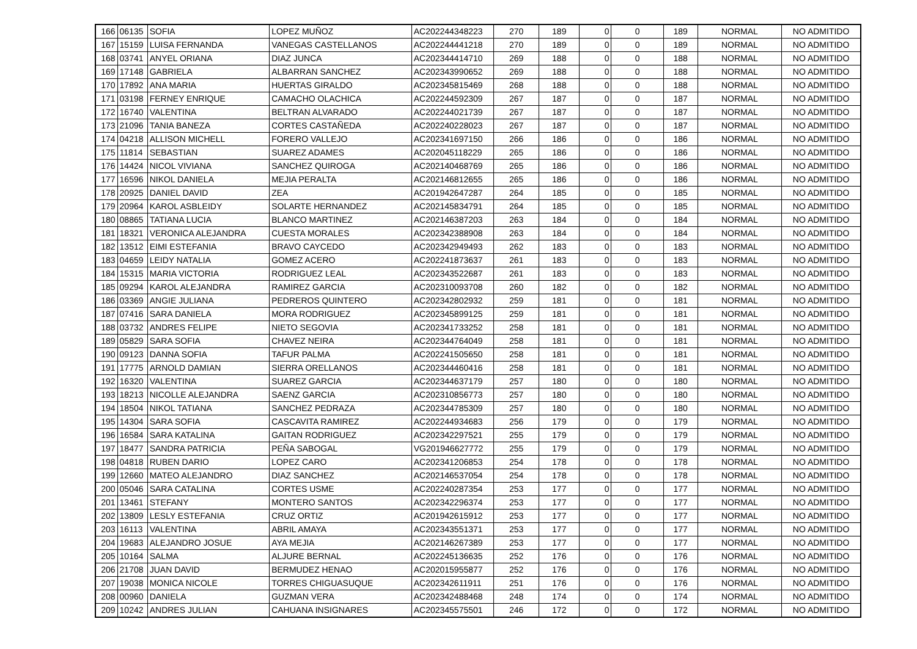| 166 | 06135 | SOFIA | LOPEZ MUÑOZ | AC202244348223 | 270 | 189 | 0 | 0 | 189 | NORMAL | NO ADMITIDO |
| 167 | 15159 | LUISA FERNANDA | VANEGAS CASTELLANOS | AC202244441218 | 270 | 189 | 0 | 0 | 189 | NORMAL | NO ADMITIDO |
| 168 | 03741 | ANYEL ORIANA | DIAZ JUNCA | AC202344414710 | 269 | 188 | 0 | 0 | 188 | NORMAL | NO ADMITIDO |
| 169 | 17148 | GABRIELA | ALBARRAN SANCHEZ | AC202343990652 | 269 | 188 | 0 | 0 | 188 | NORMAL | NO ADMITIDO |
| 170 | 17892 | ANA MARIA | HUERTAS GIRALDO | AC202345815469 | 268 | 188 | 0 | 0 | 188 | NORMAL | NO ADMITIDO |
| 171 | 03198 | FERNEY ENRIQUE | CAMACHO OLACHICA | AC202244592309 | 267 | 187 | 0 | 0 | 187 | NORMAL | NO ADMITIDO |
| 172 | 16740 | VALENTINA | BELTRAN ALVARADO | AC202244021739 | 267 | 187 | 0 | 0 | 187 | NORMAL | NO ADMITIDO |
| 173 | 21096 | TANIA BANEZA | CORTES CASTAÑEDA | AC202240228023 | 267 | 187 | 0 | 0 | 187 | NORMAL | NO ADMITIDO |
| 174 | 04218 | ALLISON MICHELL | FORERO VALLEJO | AC202341697150 | 266 | 186 | 0 | 0 | 186 | NORMAL | NO ADMITIDO |
| 175 | 11814 | SEBASTIAN | SUAREZ ADAMES | AC202045118229 | 265 | 186 | 0 | 0 | 186 | NORMAL | NO ADMITIDO |
| 176 | 14424 | NICOL VIVIANA | SANCHEZ QUIROGA | AC202140468769 | 265 | 186 | 0 | 0 | 186 | NORMAL | NO ADMITIDO |
| 177 | 16596 | NIKOL DANIELA | MEJIA PERALTA | AC202146812655 | 265 | 186 | 0 | 0 | 186 | NORMAL | NO ADMITIDO |
| 178 | 20925 | DANIEL DAVID | ZEA | AC201942647287 | 264 | 185 | 0 | 0 | 185 | NORMAL | NO ADMITIDO |
| 179 | 20964 | KAROL ASBLEIDY | SOLARTE HERNANDEZ | AC202145834791 | 264 | 185 | 0 | 0 | 185 | NORMAL | NO ADMITIDO |
| 180 | 08865 | TATIANA LUCIA | BLANCO MARTINEZ | AC202146387203 | 263 | 184 | 0 | 0 | 184 | NORMAL | NO ADMITIDO |
| 181 | 18321 | VERONICA ALEJANDRA | CUESTA MORALES | AC202342388908 | 263 | 184 | 0 | 0 | 184 | NORMAL | NO ADMITIDO |
| 182 | 13512 | EIMI ESTEFANIA | BRAVO CAYCEDO | AC202342949493 | 262 | 183 | 0 | 0 | 183 | NORMAL | NO ADMITIDO |
| 183 | 04659 | LEIDY NATALIA | GOMEZ ACERO | AC202241873637 | 261 | 183 | 0 | 0 | 183 | NORMAL | NO ADMITIDO |
| 184 | 15315 | MARIA VICTORIA | RODRIGUEZ LEAL | AC202343522687 | 261 | 183 | 0 | 0 | 183 | NORMAL | NO ADMITIDO |
| 185 | 09294 | KAROL ALEJANDRA | RAMIREZ GARCIA | AC202310093708 | 260 | 182 | 0 | 0 | 182 | NORMAL | NO ADMITIDO |
| 186 | 03369 | ANGIE JULIANA | PEDREROS QUINTERO | AC202342802932 | 259 | 181 | 0 | 0 | 181 | NORMAL | NO ADMITIDO |
| 187 | 07416 | SARA DANIELA | MORA RODRIGUEZ | AC202345899125 | 259 | 181 | 0 | 0 | 181 | NORMAL | NO ADMITIDO |
| 188 | 03732 | ANDRES FELIPE | NIETO SEGOVIA | AC202341733252 | 258 | 181 | 0 | 0 | 181 | NORMAL | NO ADMITIDO |
| 189 | 05829 | SARA SOFIA | CHAVEZ NEIRA | AC202344764049 | 258 | 181 | 0 | 0 | 181 | NORMAL | NO ADMITIDO |
| 190 | 09123 | DANNA SOFIA | TAFUR PALMA | AC202241505650 | 258 | 181 | 0 | 0 | 181 | NORMAL | NO ADMITIDO |
| 191 | 17775 | ARNOLD DAMIAN | SIERRA ORELLANOS | AC202344460416 | 258 | 181 | 0 | 0 | 181 | NORMAL | NO ADMITIDO |
| 192 | 16320 | VALENTINA | SUAREZ GARCIA | AC202344637179 | 257 | 180 | 0 | 0 | 180 | NORMAL | NO ADMITIDO |
| 193 | 18213 | NICOLLE ALEJANDRA | SAENZ GARCIA | AC202310856773 | 257 | 180 | 0 | 0 | 180 | NORMAL | NO ADMITIDO |
| 194 | 18504 | NIKOL TATIANA | SANCHEZ PEDRAZA | AC202344785309 | 257 | 180 | 0 | 0 | 180 | NORMAL | NO ADMITIDO |
| 195 | 14304 | SARA SOFIA | CASCAVITA RAMIREZ | AC202244934683 | 256 | 179 | 0 | 0 | 179 | NORMAL | NO ADMITIDO |
| 196 | 16584 | SARA KATALINA | GAITAN RODRIGUEZ | AC202342297521 | 255 | 179 | 0 | 0 | 179 | NORMAL | NO ADMITIDO |
| 197 | 18477 | SANDRA PATRICIA | PEÑA SABOGAL | VG201946627772 | 255 | 179 | 0 | 0 | 179 | NORMAL | NO ADMITIDO |
| 198 | 04818 | RUBEN DARIO | LOPEZ CARO | AC202341206853 | 254 | 178 | 0 | 0 | 178 | NORMAL | NO ADMITIDO |
| 199 | 12660 | MATEO ALEJANDRO | DIAZ SANCHEZ | AC202146537054 | 254 | 178 | 0 | 0 | 178 | NORMAL | NO ADMITIDO |
| 200 | 05046 | SARA CATALINA | CORTES USME | AC202240287354 | 253 | 177 | 0 | 0 | 177 | NORMAL | NO ADMITIDO |
| 201 | 13461 | STEFANY | MONTERO SANTOS | AC202342296374 | 253 | 177 | 0 | 0 | 177 | NORMAL | NO ADMITIDO |
| 202 | 13809 | LESLY ESTEFANIA | CRUZ ORTIZ | AC201942615912 | 253 | 177 | 0 | 0 | 177 | NORMAL | NO ADMITIDO |
| 203 | 16113 | VALENTINA | ABRIL AMAYA | AC202343551371 | 253 | 177 | 0 | 0 | 177 | NORMAL | NO ADMITIDO |
| 204 | 19683 | ALEJANDRO JOSUE | AYA MEJIA | AC202146267389 | 253 | 177 | 0 | 0 | 177 | NORMAL | NO ADMITIDO |
| 205 | 10164 | SALMA | ALJURE BERNAL | AC202245136635 | 252 | 176 | 0 | 0 | 176 | NORMAL | NO ADMITIDO |
| 206 | 21708 | JUAN DAVID | BERMUDEZ HENAO | AC202015955877 | 252 | 176 | 0 | 0 | 176 | NORMAL | NO ADMITIDO |
| 207 | 19038 | MONICA NICOLE | TORRES CHIGUASUQUE | AC202342611911 | 251 | 176 | 0 | 0 | 176 | NORMAL | NO ADMITIDO |
| 208 | 00960 | DANIELA | GUZMAN VERA | AC202342488468 | 248 | 174 | 0 | 0 | 174 | NORMAL | NO ADMITIDO |
| 209 | 10242 | ANDRES JULIAN | CAHUANA INSIGNARES | AC202345575501 | 246 | 172 | 0 | 0 | 172 | NORMAL | NO ADMITIDO |